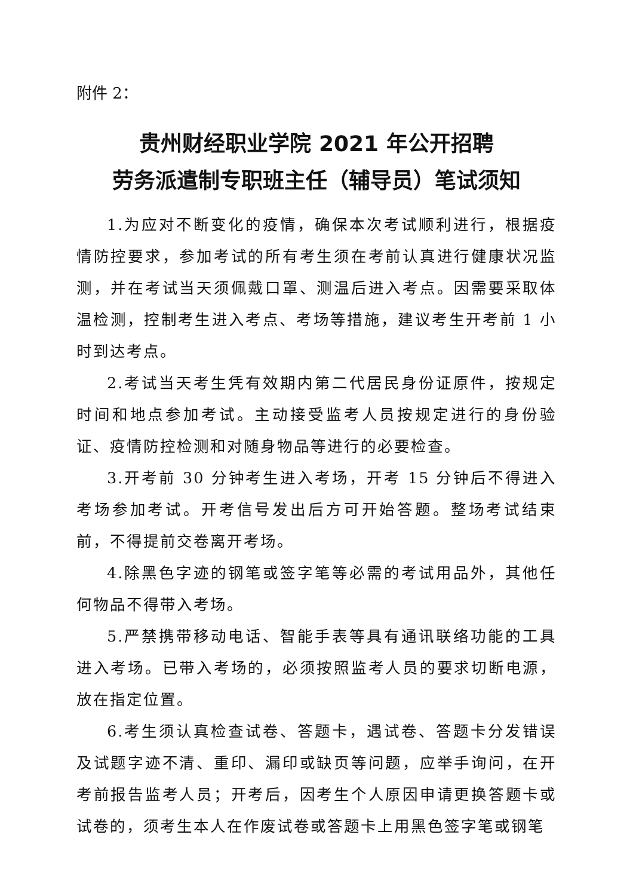附件 2：
贵州财经职业学院 2021 年公开招聘
劳务派遣制专职班主任（辅导员）笔试须知
1.为应对不断变化的疫情，确保本次考试顺利进行，根据疫情防控要求，参加考试的所有考生须在考前认真进行健康状况监测，并在考试当天须佩戴口罩、测温后进入考点。因需要采取体温检测，控制考生进入考点、考场等措施，建议考生开考前 1 小时到达考点。
2.考试当天考生凭有效期内第二代居民身份证原件，按规定时间和地点参加考试。主动接受监考人员按规定进行的身份验证、疫情防控检测和对随身物品等进行的必要检查。
3.开考前 30 分钟考生进入考场，开考 15 分钟后不得进入考场参加考试。开考信号发出后方可开始答题。整场考试结束前，不得提前交卷离开考场。
4.除黑色字迹的钢笔或签字笔等必需的考试用品外，其他任何物品不得带入考场。
5.严禁携带移动电话、智能手表等具有通讯联络功能的工具进入考场。已带入考场的，必须按照监考人员的要求切断电源，放在指定位置。
6.考生须认真检查试卷、答题卡，遇试卷、答题卡分发错误及试题字迹不清、重印、漏印或缺页等问题，应举手询问，在开考前报告监考人员；开考后，因考生个人原因申请更换答题卡或试卷的，须考生本人在作废试卷或答题卡上用黑色签字笔或钢笔